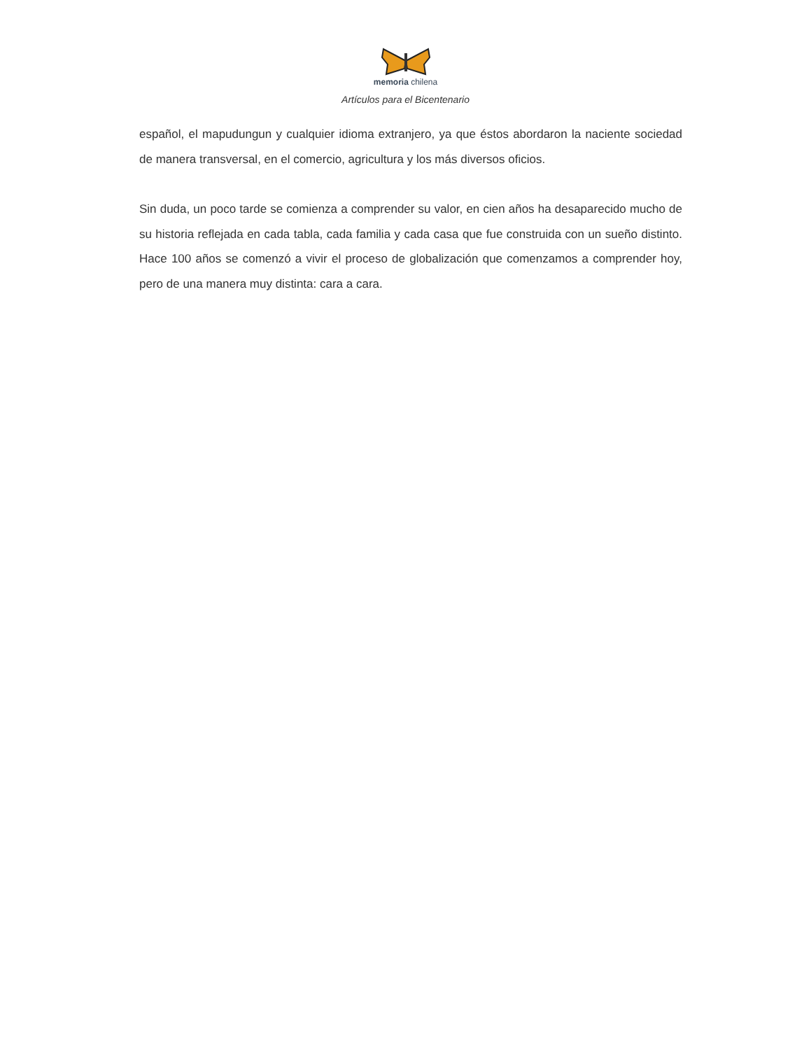memoria chilena
Artículos para el Bicentenario
español, el mapudungun y cualquier idioma extranjero, ya que éstos abordaron la naciente sociedad de manera transversal, en el comercio, agricultura y los más diversos oficios.
Sin duda, un poco tarde se comienza a comprender su valor, en cien años ha desaparecido mucho de su historia reflejada en cada tabla, cada familia y cada casa que fue construida con un sueño distinto. Hace 100 años se comenzó a vivir el proceso de globalización que comenzamos a comprender hoy, pero de una manera muy distinta: cara a cara.